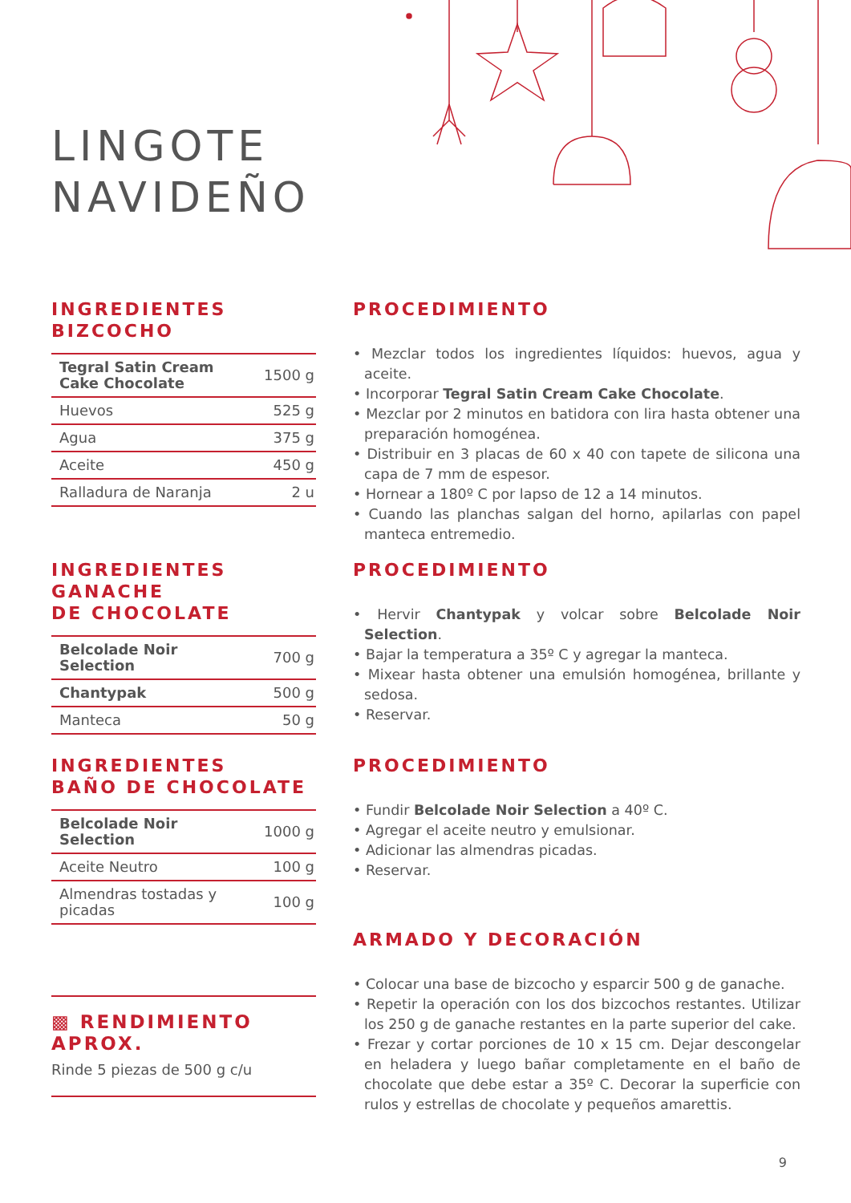LINGOTE
NAVIDEÑO
INGREDIENTES
BIZCOCHO
| Tegral Satin Cream Cake Chocolate | 1500 g |
| Huevos | 525 g |
| Agua | 375 g |
| Aceite | 450 g |
| Ralladura de Naranja | 2 u |
PROCEDIMIENTO
• Mezclar todos los ingredientes líquidos: huevos, agua y aceite.
• Incorporar Tegral Satin Cream Cake Chocolate.
• Mezclar por 2 minutos en batidora con lira hasta obtener una preparación homogénea.
• Distribuir en 3 placas de 60 x 40 con tapete de silicona una capa de 7 mm de espesor.
• Hornear a 180º C por lapso de 12 a 14 minutos.
• Cuando las planchas salgan del horno, apilarlas con papel manteca entremedio.
INGREDIENTES GANACHE
DE CHOCOLATE
| Belcolade Noir Selection | 700 g |
| Chantypak | 500 g |
| Manteca | 50 g |
PROCEDIMIENTO
• Hervir Chantypak y volcar sobre Belcolade Noir Selection.
• Bajar la temperatura a 35º C y agregar la manteca.
• Mixear hasta obtener una emulsión homogénea, brillante y sedosa.
• Reservar.
INGREDIENTES
BAÑO DE CHOCOLATE
| Belcolade Noir Selection | 1000 g |
| Aceite Neutro | 100 g |
| Almendras tostadas y picadas | 100 g |
▩ RENDIMIENTO APROX.
Rinde 5 piezas de 500 g c/u
PROCEDIMIENTO
• Fundir Belcolade Noir Selection a 40º C.
• Agregar el aceite neutro y emulsionar.
• Adicionar las almendras picadas.
• Reservar.
ARMADO Y DECORACIÓN
• Colocar una base de bizcocho y esparcir 500 g de ganache.
• Repetir la operación con los dos bizcochos restantes. Utilizar los 250 g de ganache restantes en la parte superior del cake.
• Frezar y cortar porciones de 10 x 15 cm. Dejar descongelar en heladera y luego bañar completamente en el baño de chocolate que debe estar a 35º C. Decorar la superficie con rulos y estrellas de chocolate y pequeños amarettis.
9